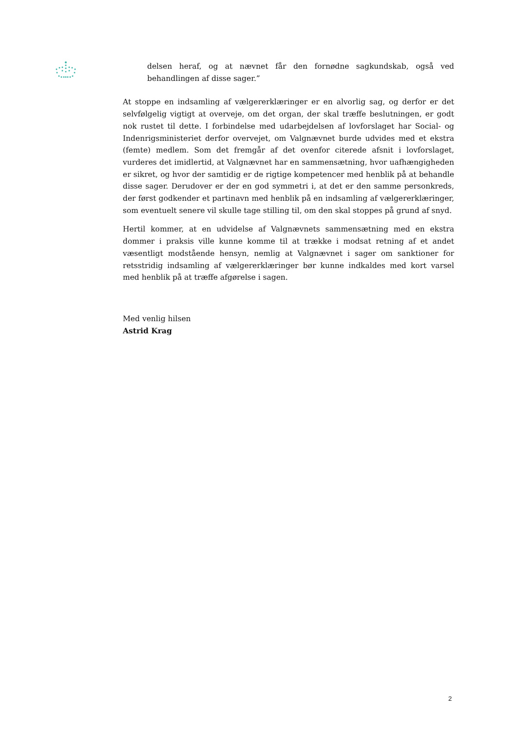delsen heraf, og at nævnet får den fornødne sagkundskab, også ved behandlingen af disse sager.”
At stoppe en indsamling af vælgererklæringer er en alvorlig sag, og derfor er det selvfølgelig vigtigt at overveje, om det organ, der skal træffe beslutningen, er godt nok rustet til dette. I forbindelse med udarbejdelsen af lovforslaget har Social- og Indenrigsministeriet derfor overvejet, om Valgnævnet burde udvides med et ekstra (femte) medlem. Som det fremgår af det ovenfor citerede afsnit i lovforslaget, vurderes det imidlertid, at Valgnævnet har en sammensætning, hvor uafhængigheden er sikret, og hvor der samtidig er de rigtige kompetencer med henblik på at behandle disse sager. Derudover er der en god symmetri i, at det er den samme personkreds, der først godkender et partinavn med henblik på en indsamling af vælgererklæringer, som eventuelt senere vil skulle tage stilling til, om den skal stoppes på grund af snyd.
Hertil kommer, at en udvidelse af Valgnævnets sammensætning med en ekstra dommer i praksis ville kunne komme til at trække i modsat retning af et andet væsentligt modstående hensyn, nemlig at Valgnævnet i sager om sanktioner for retsstridig indsamling af vælgererklæringer bør kunne indkaldes med kort varsel med henblik på at træffe afgørelse i sagen.
Med venlig hilsen
Astrid Krag
2